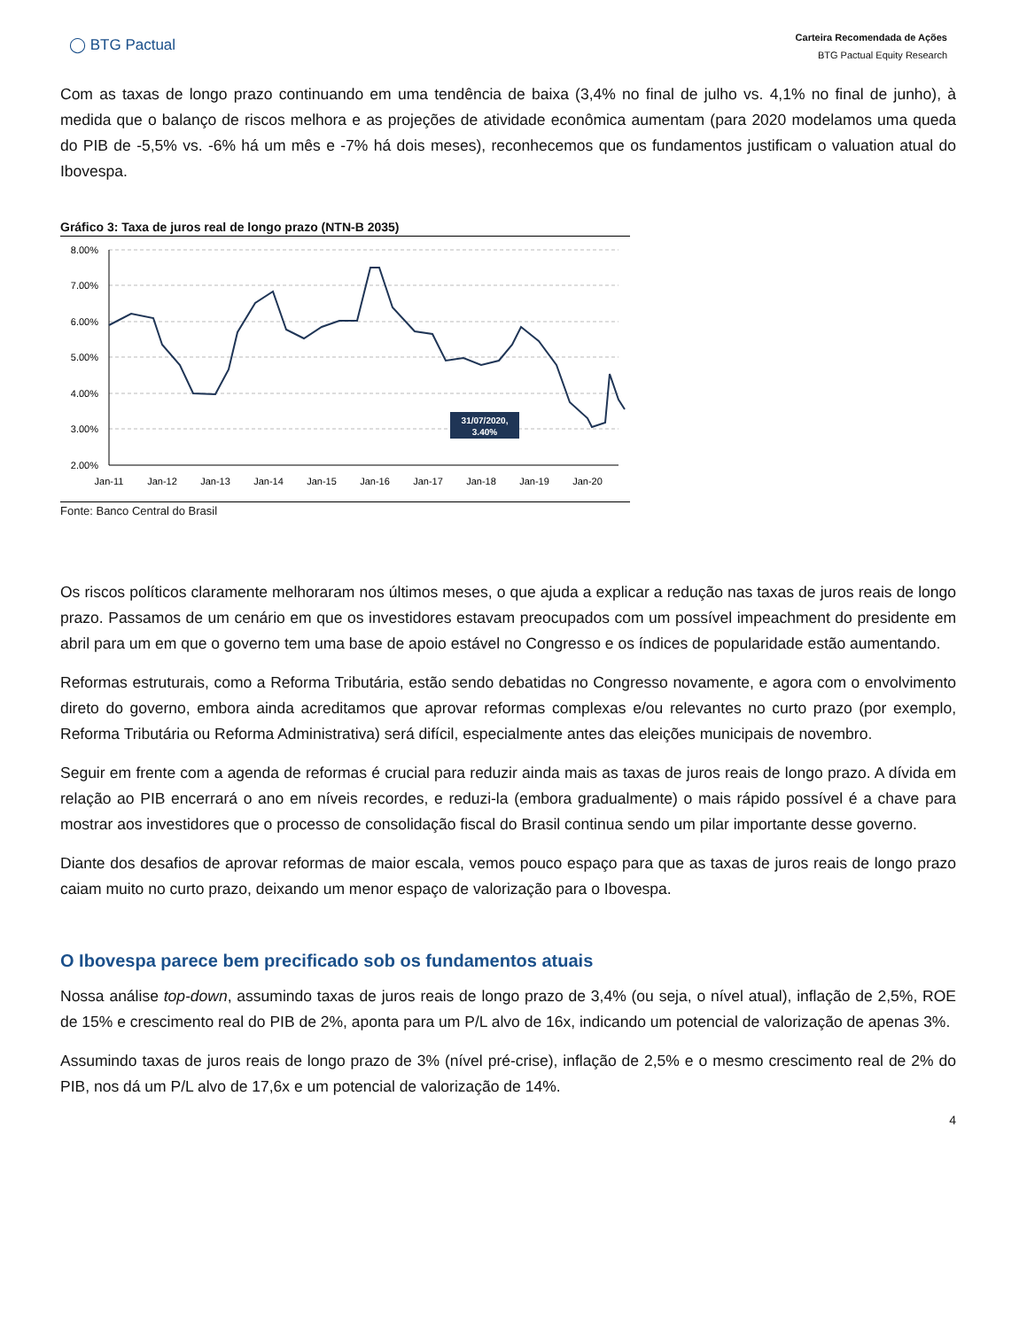◯ BTG Pactual
Carteira Recomendada de Ações
BTG Pactual Equity Research
Com as taxas de longo prazo continuando em uma tendência de baixa (3,4% no final de julho vs. 4,1% no final de junho), à medida que o balanço de riscos melhora e as projeções de atividade econômica aumentam (para 2020 modelamos uma queda do PIB de -5,5% vs. -6% há um mês e -7% há dois meses), reconhecemos que os fundamentos justificam o valuation atual do Ibovespa.
Gráfico 3: Taxa de juros real de longo prazo (NTN-B 2035)
8.00%
7.00%
6.00%
5.00%
4.00%
3.00%
2.00%
Jan-11
Jan-12
Jan-13
Jan-14
Jan-15
Jan-16
Jan-17
Jan-18
Jan-19
Jan-20
31/07/2020,
3.40%
Fonte: Banco Central do Brasil
Os riscos políticos claramente melhoraram nos últimos meses, o que ajuda a explicar a redução nas taxas de juros reais de longo prazo. Passamos de um cenário em que os investidores estavam preocupados com um possível impeachment do presidente em abril para um em que o governo tem uma base de apoio estável no Congresso e os índices de popularidade estão aumentando.
Reformas estruturais, como a Reforma Tributária, estão sendo debatidas no Congresso novamente, e agora com o envolvimento direto do governo, embora ainda acreditamos que aprovar reformas complexas e/ou relevantes no curto prazo (por exemplo, Reforma Tributária ou Reforma Administrativa) será difícil, especialmente antes das eleições municipais de novembro.
Seguir em frente com a agenda de reformas é crucial para reduzir ainda mais as taxas de juros reais de longo prazo. A dívida em relação ao PIB encerrará o ano em níveis recordes, e reduzi-la (embora gradualmente) o mais rápido possível é a chave para mostrar aos investidores que o processo de consolidação fiscal do Brasil continua sendo um pilar importante desse governo.
Diante dos desafios de aprovar reformas de maior escala, vemos pouco espaço para que as taxas de juros reais de longo prazo caiam muito no curto prazo, deixando um menor espaço de valorização para o Ibovespa.
O Ibovespa parece bem precificado sob os fundamentos atuais
Nossa análise top-down, assumindo taxas de juros reais de longo prazo de 3,4% (ou seja, o nível atual), inflação de 2,5%, ROE de 15% e crescimento real do PIB de 2%, aponta para um P/L alvo de 16x, indicando um potencial de valorização de apenas 3%.
Assumindo taxas de juros reais de longo prazo de 3% (nível pré-crise), inflação de 2,5% e o mesmo crescimento real de 2% do PIB, nos dá um P/L alvo de 17,6x e um potencial de valorização de 14%.
4